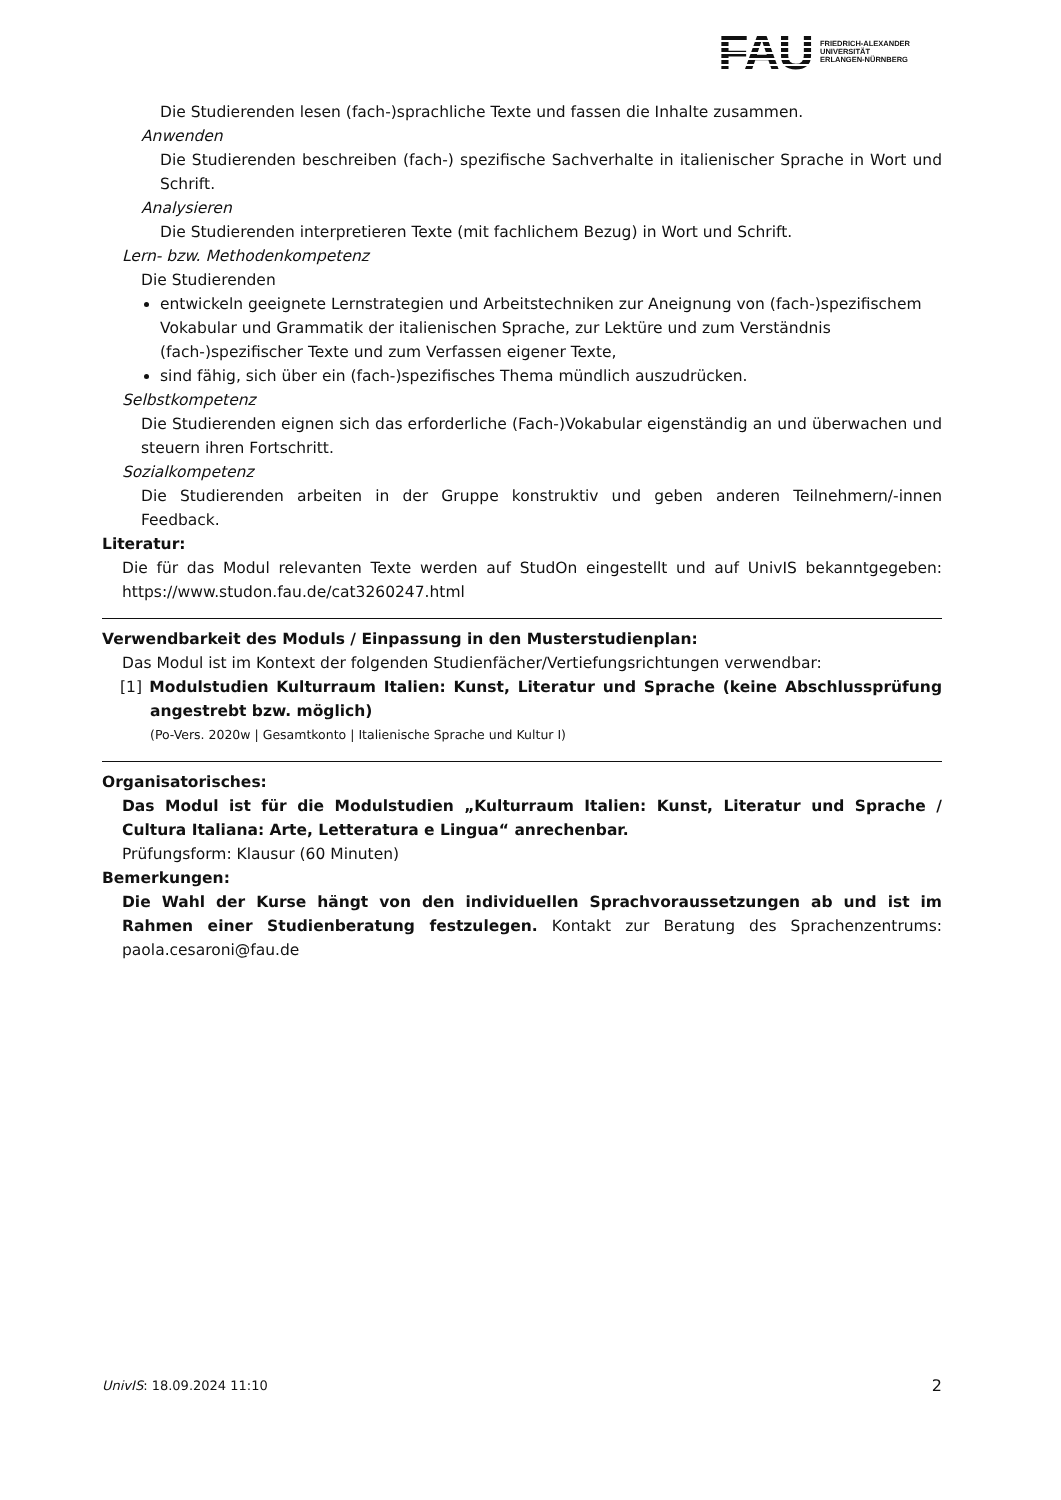FAU
FRIEDRICH-ALEXANDER
UNIVERSITÄT
ERLANGEN-NÜRNBERG
Die Studierenden lesen (fach-)sprachliche Texte und fassen die Inhalte zusammen.
Anwenden
Die Studierenden beschreiben (fach-) spezifische Sachverhalte in italienischer Sprache in Wort und Schrift.
Analysieren
Die Studierenden interpretieren Texte (mit fachlichem Bezug) in Wort und Schrift.
Lern- bzw. Methodenkompetenz
Die Studierenden
entwickeln geeignete Lernstrategien und Arbeitstechniken zur Aneignung von (fach-)spezifischem Vokabular und Grammatik der italienischen Sprache, zur Lektüre und zum Verständnis (fach-)spezifischer Texte und zum Verfassen eigener Texte,
sind fähig, sich über ein (fach-)spezifisches Thema mündlich auszudrücken.
Selbstkompetenz
Die Studierenden eignen sich das erforderliche (Fach-)Vokabular eigenständig an und überwachen und steuern ihren Fortschritt.
Sozialkompetenz
Die Studierenden arbeiten in der Gruppe konstruktiv und geben anderen Teilnehmern/-innen Feedback.
Literatur:
Die für das Modul relevanten Texte werden auf StudOn eingestellt und auf UnivIS bekanntgegeben: https://www.studon.fau.de/cat3260247.html
Verwendbarkeit des Moduls / Einpassung in den Musterstudienplan:
Das Modul ist im Kontext der folgenden Studienfächer/Vertiefungsrichtungen verwendbar:
[1] Modulstudien Kulturraum Italien: Kunst, Literatur und Sprache (keine Abschlussprüfung angestrebt bzw. möglich)
(Po-Vers. 2020w | Gesamtkonto | Italienische Sprache und Kultur I)
Organisatorisches:
Das Modul ist für die Modulstudien „Kulturraum Italien: Kunst, Literatur und Sprache / Cultura Italiana: Arte, Letteratura e Lingua“ anrechenbar.
Prüfungsform: Klausur (60 Minuten)
Bemerkungen:
Die Wahl der Kurse hängt von den individuellen Sprachvoraussetzungen ab und ist im Rahmen einer Studienberatung festzulegen. Kontakt zur Beratung des Sprachenzentrums: paola.cesaroni@fau.de
UnivIS: 18.09.2024 11:10 2